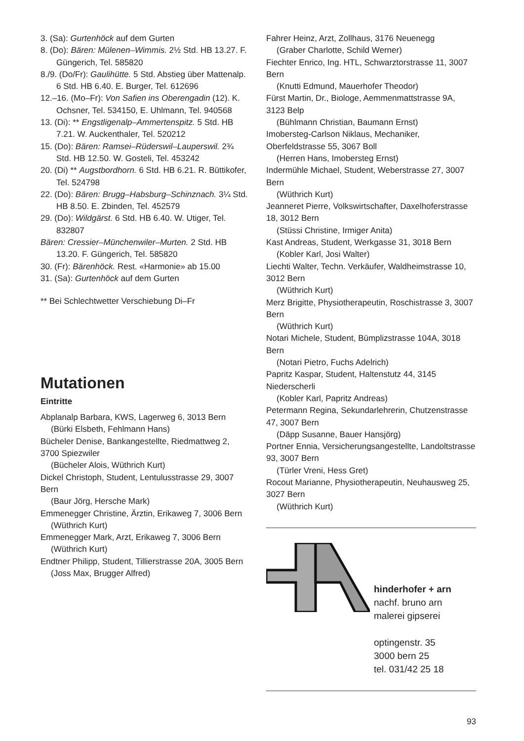3. (Sa): Gurtenhöck auf dem Gurten
8. (Do): Bären: Mülenen–Wimmis. 2½ Std. HB 13.27. F. Güngerich, Tel. 585820
8./9. (Do/Fr): Gaulihütte. 5 Std. Abstieg über Mattenalp. 6 Std. HB 6.40. E. Burger, Tel. 612696
12.–16. (Mo–Fr): Von Safien ins Oberengadin (12). K. Ochsner, Tel. 534150, E. Uhlmann, Tel. 940568
13. (Di): ** Engstligenalp–Ammertenspitz. 5 Std. HB 7.21. W. Auckenthaler, Tel. 520212
15. (Do): Bären: Ramsei–Rüderswil–Lauperswil. 2¾ Std. HB 12.50. W. Gosteli, Tel. 453242
20. (Di) ** Augstbordhorn. 6 Std. HB 6.21. R. Büttikofer, Tel. 524798
22. (Do): Bären: Brugg–Habsburg–Schinznach. 3¼ Std. HB 8.50. E. Zbinden, Tel. 452579
29. (Do): Wildgärst. 6 Std. HB 6.40. W. Utiger, Tel. 832807
Bären: Cressier–Münchenwiler–Murten. 2 Std. HB 13.20. F. Güngerich, Tel. 585820
30. (Fr): Bärenhöck. Rest. «Harmonie» ab 15.00
31. (Sa): Gurtenhöck auf dem Gurten
** Bei Schlechtwetter Verschiebung Di–Fr
Mutationen
Eintritte
Abplanalp Barbara, KWS, Lagerweg 6, 3013 Bern
(Bürki Elsbeth, Fehlmann Hans)
Bücheler Denise, Bankangestellte, Riedmattweg 2, 3700 Spiezwiler
(Bücheler Alois, Wüthrich Kurt)
Dickel Christoph, Student, Lentulusstrasse 29, 3007 Bern
(Baur Jörg, Hersche Mark)
Emmenegger Christine, Ärztin, Erikaweg 7, 3006 Bern
(Wüthrich Kurt)
Emmenegger Mark, Arzt, Erikaweg 7, 3006 Bern
(Wüthrich Kurt)
Endtner Philipp, Student, Tillierstrasse 20A, 3005 Bern
(Joss Max, Brugger Alfred)
Fahrer Heinz, Arzt, Zollhaus, 3176 Neuenegg
(Graber Charlotte, Schild Werner)
Fiechter Enrico, Ing. HTL, Schwarztorstrasse 11, 3007 Bern
(Knutti Edmund, Mauerhofer Theodor)
Fürst Martin, Dr., Biologe, Aemmenmattstrasse 9A, 3123 Belp
(Bühlmann Christian, Baumann Ernst)
Imobersteg-Carlson Niklaus, Mechaniker, Oberfeldstrasse 55, 3067 Boll
(Herren Hans, Imobersteg Ernst)
Indermühle Michael, Student, Weberstrasse 27, 3007 Bern
(Wüthrich Kurt)
Jeanneret Pierre, Volkswirtschafter, Daxelhoferstrasse 18, 3012 Bern
(Stüssi Christine, Irmiger Anita)
Kast Andreas, Student, Werkgasse 31, 3018 Bern
(Kobler Karl, Josi Walter)
Liechti Walter, Techn. Verkäufer, Waldheimstrasse 10, 3012 Bern
(Wüthrich Kurt)
Merz Brigitte, Physiotherapeutin, Roschistrasse 3, 3007 Bern
(Wüthrich Kurt)
Notari Michele, Student, Bümplizstrasse 104A, 3018 Bern
(Notari Pietro, Fuchs Adelrich)
Papritz Kaspar, Student, Haltenstutz 44, 3145 Niederscherli
(Kobler Karl, Papritz Andreas)
Petermann Regina, Sekundarlehrerin, Chutzenstrasse 47, 3007 Bern
(Däpp Susanne, Bauer Hansjörg)
Portner Ennia, Versicherungsangestellte, Landoltstrasse 93, 3007 Bern
(Türler Vreni, Hess Gret)
Rocout Marianne, Physiotherapeutin, Neuhausweg 25, 3027 Bern
(Wüthrich Kurt)
hinderhofer + arn
nachf. bruno arn
malerei gipserei
optingenstr. 35
3000 bern 25
tel. 031/42 25 18
93